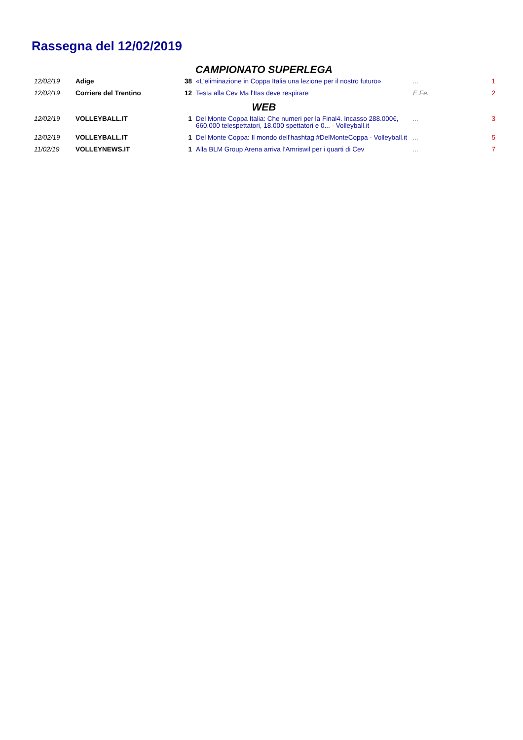Rassegna del 12/02/2019
| CAMPIONATO SUPERLEGA | | | | | |
| 12/02/19 | Adige | 38 | «L'eliminazione in Coppa Italia una lezione per il nostro futuro» | ... | 1 |
| 12/02/19 | Corriere del Trentino | 12 | Testa alla Cev Ma l'Itas deve respirare | E.Fe. | 2 |
| WEB | | | | | |
| 12/02/19 | VOLLEYBALL.IT | 1 | Del Monte Coppa Italia: Che numeri per la Final4. Incasso 288.000€, 660.000 telespettatori, 18.000 spettatori e 0... - Volleyball.it | ... | 3 |
| 12/02/19 | VOLLEYBALL.IT | 1 | Del Monte Coppa: Il mondo dell'hashtag #DelMonteCoppa - Volleyball.it | ... | 5 |
| 11/02/19 | VOLLEYNEWS.IT | 1 | Alla BLM Group Arena arriva l’Amriswil per i quarti di Cev | ... | 7 |